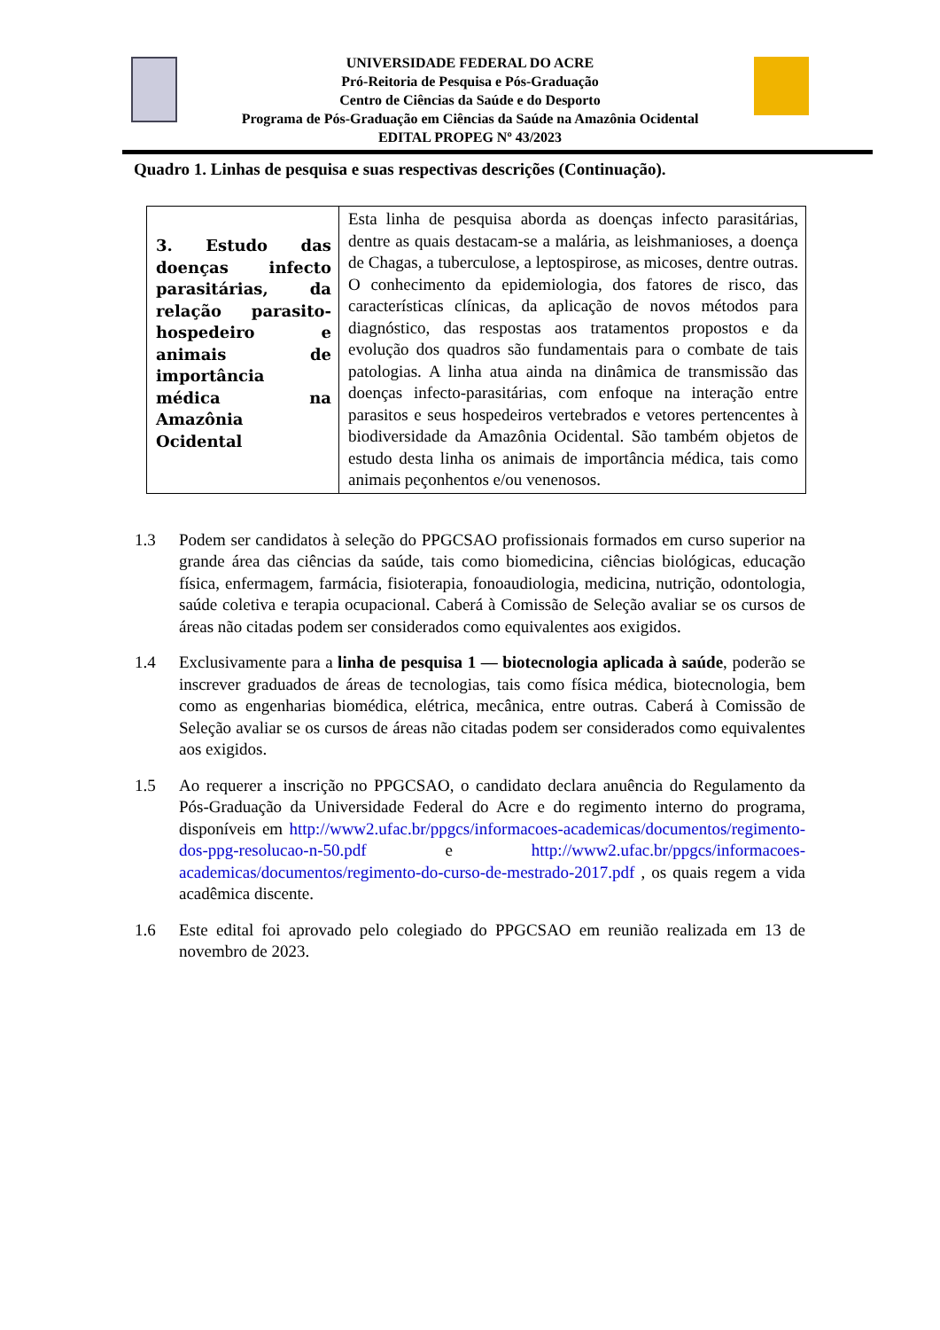UNIVERSIDADE FEDERAL DO ACRE
Pró-Reitoria de Pesquisa e Pós-Graduação
Centro de Ciências da Saúde e do Desporto
Programa de Pós-Graduação em Ciências da Saúde na Amazônia Ocidental
EDITAL PROPEG Nº 43/2023
Quadro 1. Linhas de pesquisa e suas respectivas descrições (Continuação).
| 3. Estudo das doenças infecto parasitárias, da relação parasito-hospedeiro e animais de importância médica na Amazônia Ocidental | Esta linha de pesquisa aborda as doenças infecto parasitárias, dentre as quais destacam-se a malária, as leishmanioses, a doença de Chagas, a tuberculose, a leptospirose, as micoses, dentre outras. O conhecimento da epidemiologia, dos fatores de risco, das características clínicas, da aplicação de novos métodos para diagnóstico, das respostas aos tratamentos propostos e da evolução dos quadros são fundamentais para o combate de tais patologias. A linha atua ainda na dinâmica de transmissão das doenças infecto-parasitárias, com enfoque na interação entre parasitos e seus hospedeiros vertebrados e vetores pertencentes à biodiversidade da Amazônia Ocidental. São também objetos de estudo desta linha os animais de importância médica, tais como animais peçonhentos e/ou venenosos. |
1.3 Podem ser candidatos à seleção do PPGCSAO profissionais formados em curso superior na grande área das ciências da saúde, tais como biomedicina, ciências biológicas, educação física, enfermagem, farmácia, fisioterapia, fonoaudiologia, medicina, nutrição, odontologia, saúde coletiva e terapia ocupacional. Caberá à Comissão de Seleção avaliar se os cursos de áreas não citadas podem ser considerados como equivalentes aos exigidos.
1.4 Exclusivamente para a linha de pesquisa 1 — biotecnologia aplicada à saúde, poderão se inscrever graduados de áreas de tecnologias, tais como física médica, biotecnologia, bem como as engenharias biomédica, elétrica, mecânica, entre outras. Caberá à Comissão de Seleção avaliar se os cursos de áreas não citadas podem ser considerados como equivalentes aos exigidos.
1.5 Ao requerer a inscrição no PPGCSAO, o candidato declara anuência do Regulamento da Pós-Graduação da Universidade Federal do Acre e do regimento interno do programa, disponíveis em http://www2.ufac.br/ppgcs/informacoes-academicas/documentos/regimento-dos-ppg-resolucao-n-50.pdf e http://www2.ufac.br/ppgcs/informacoes-academicas/documentos/regimento-do-curso-de-mestrado-2017.pdf , os quais regem a vida acadêmica discente.
1.6 Este edital foi aprovado pelo colegiado do PPGCSAO em reunião realizada em 13 de novembro de 2023.